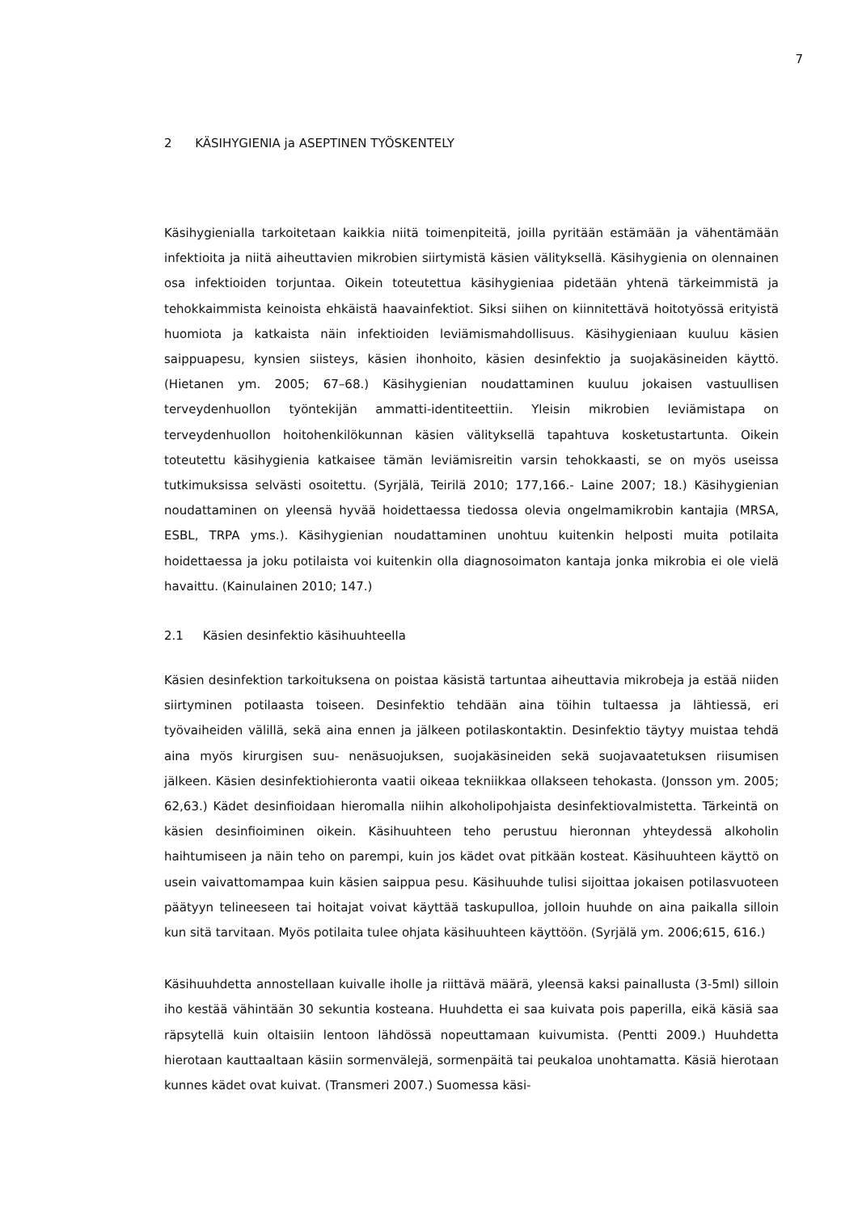7
2 KÄSIHYGIENIA ja ASEPTINEN TYÖSKENTELY
Käsihygienialla tarkoitetaan kaikkia niitä toimenpiteitä, joilla pyritään estämään ja vähentämään infektioita ja niitä aiheuttavien mikrobien siirtymistä käsien välityksellä. Käsihygienia on olennainen osa infektioiden torjuntaa. Oikein toteutettua käsihygieniaa pidetään yhtenä tärkeimmistä ja tehokkaimmista keinoista ehkäistä haavainfektiot. Siksi siihen on kiinnitettävä hoitotyössä erityistä huomiota ja katkaista näin infektioiden leviämismahdollisuus. Käsihygieniaan kuuluu käsien saippuapesu, kynsien siisteys, käsien ihonhoito, käsien desinfektio ja suojakäsineiden käyttö. (Hietanen ym. 2005; 67–68.) Käsihygienian noudattaminen kuuluu jokaisen vastuullisen terveydenhuollon työntekijän ammatti-identiteettiin. Yleisin mikrobien leviämistapa on terveydenhuollon hoitohenkilökunnan käsien välityksellä tapahtuva kosketustartunta. Oikein toteutettu käsihygienia katkaisee tämän leviämisreitin varsin tehokkaasti, se on myös useissa tutkimuksissa selvästi osoitettu. (Syrjälä, Teirilä 2010; 177,166.- Laine 2007; 18.) Käsihygienian noudattaminen on yleensä hyvää hoidettaessa tiedossa olevia ongelmamikrobin kantajia (MRSA, ESBL, TRPA yms.). Käsihygienian noudattaminen unohtuu kuitenkin helposti muita potilaita hoidettaessa ja joku potilaista voi kuitenkin olla diagnosoimaton kantaja jonka mikrobia ei ole vielä havaittu. (Kainulainen 2010; 147.)
2.1 Käsien desinfektio käsihuuhteella
Käsien desinfektion tarkoituksena on poistaa käsistä tartuntaa aiheuttavia mikrobeja ja estää niiden siirtyminen potilaasta toiseen. Desinfektio tehdään aina töihin tultaessa ja lähtiessä, eri työvaiheiden välillä, sekä aina ennen ja jälkeen potilaskontaktin. Desinfektio täytyy muistaa tehdä aina myös kirurgisen suu- nenäsuojuksen, suojakäsineiden sekä suojavaatetuksen riisumisen jälkeen. Käsien desinfektiohieronta vaatii oikeaa tekniikkaa ollakseen tehokasta. (Jonsson ym. 2005; 62,63.) Kädet desinfioidaan hieromalla niihin alkoholipohjaista desinfektiovalmistetta. Tärkeintä on käsien desinfioiminen oikein. Käsihuuhteen teho perustuu hieronnan yhteydessä alkoholin haihtumiseen ja näin teho on parempi, kuin jos kädet ovat pitkään kosteat. Käsihuuhteen käyttö on usein vaivattomampaa kuin käsien saippua pesu. Käsihuuhde tulisi sijoittaa jokaisen potilasvuoteen päätyyn telineeseen tai hoitajat voivat käyttää taskupulloa, jolloin huuhde on aina paikalla silloin kun sitä tarvitaan. Myös potilaita tulee ohjata käsihuuhteen käyttöön. (Syrjälä ym. 2006;615, 616.)
Käsihuuhdetta annostellaan kuivalle iholle ja riittävä määrä, yleensä kaksi painallusta (3-5ml) silloin iho kestää vähintään 30 sekuntia kosteana. Huuhdetta ei saa kuivata pois paperilla, eikä käsiä saa räpsytellä kuin oltaisiin lentoon lähdössä nopeuttamaan kuivumista. (Pentti 2009.) Huuhdetta hierotaan kauttaaltaan käsiin sormenvälejä, sormenpäitä tai peukaloa unohtamatta. Käsiä hierotaan kunnes kädet ovat kuivat. (Transmeri 2007.) Suomessa käsi-